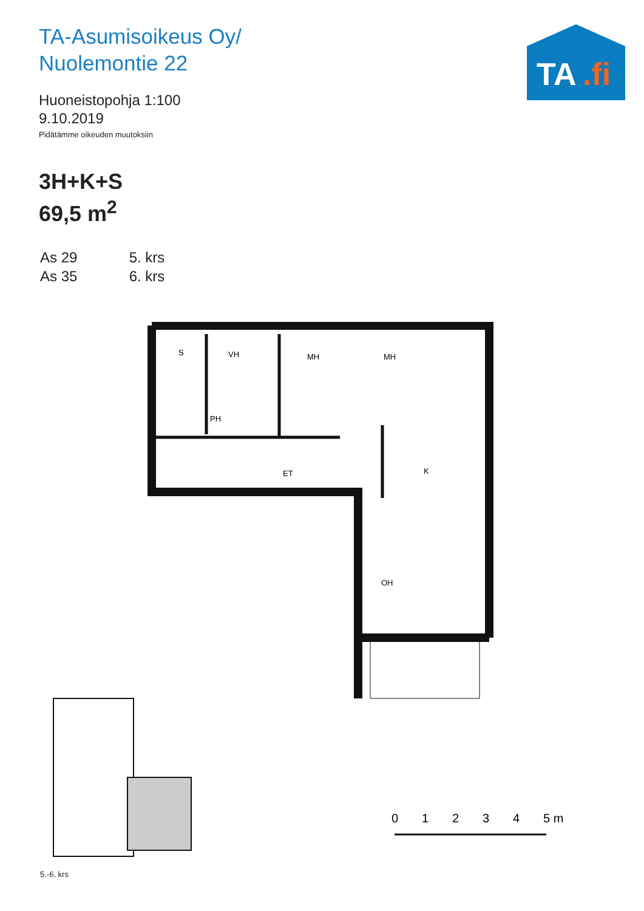TA-Asumisoikeus Oy/
Nuolemontie 22
Huoneistopohja 1:100
9.10.2019
Pidätämme oikeuden muutoksiin
TA
.fi
3H+K+S
69,5 m<sup>2</sup>
As 29 5. krs
As 35 6. krs
S
VH
MH
MH
PH
ET
K
OH
5.-6. krs
0
1
2
3
4
5 m